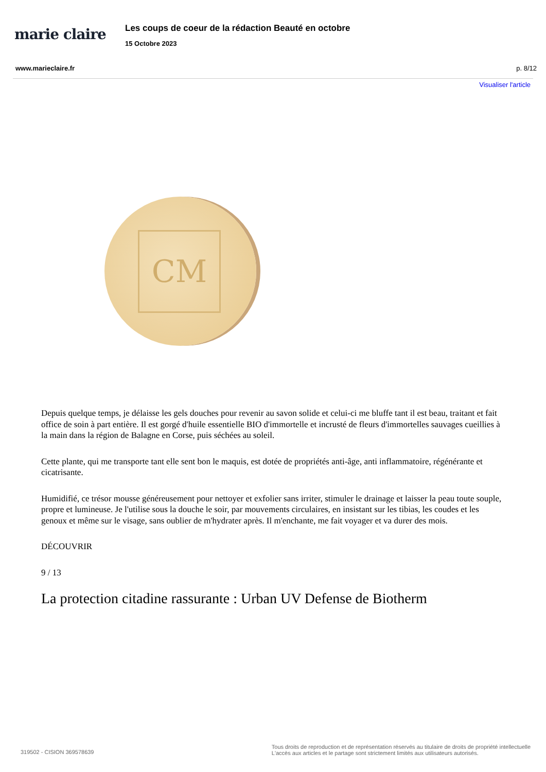marie claire
Les coups de coeur de la rédaction Beauté en octobre
15 Octobre 2023
www.marieclaire.fr p. 8/12
Visualiser l'article
CM
Depuis quelque temps, je délaisse les gels douches pour revenir au savon solide et celui-ci me bluffe tant il est beau, traitant et fait office de soin à part entière. Il est gorgé d'huile essentielle BIO d'immortelle et incrusté de fleurs d'immortelles sauvages cueillies à la main dans la région de Balagne en Corse, puis séchées au soleil.
Cette plante, qui me transporte tant elle sent bon le maquis, est dotée de propriétés anti-âge, anti inflammatoire, régénérante et cicatrisante.
Humidifié, ce trésor mousse généreusement pour nettoyer et exfolier sans irriter, stimuler le drainage et laisser la peau toute souple, propre et lumineuse. Je l'utilise sous la douche le soir, par mouvements circulaires, en insistant sur les tibias, les coudes et les genoux et même sur le visage, sans oublier de m'hydrater après. Il m'enchante, me fait voyager et va durer des mois.
DÉCOUVRIR
9 / 13
La protection citadine rassurante : Urban UV Defense de Biotherm
319502 - CISION 369578639 Tous droits de reproduction et de représentation réservés au titulaire de droits de propriété intellectuelle
L'accès aux articles et le partage sont strictement limités aux utilisateurs autorisés.